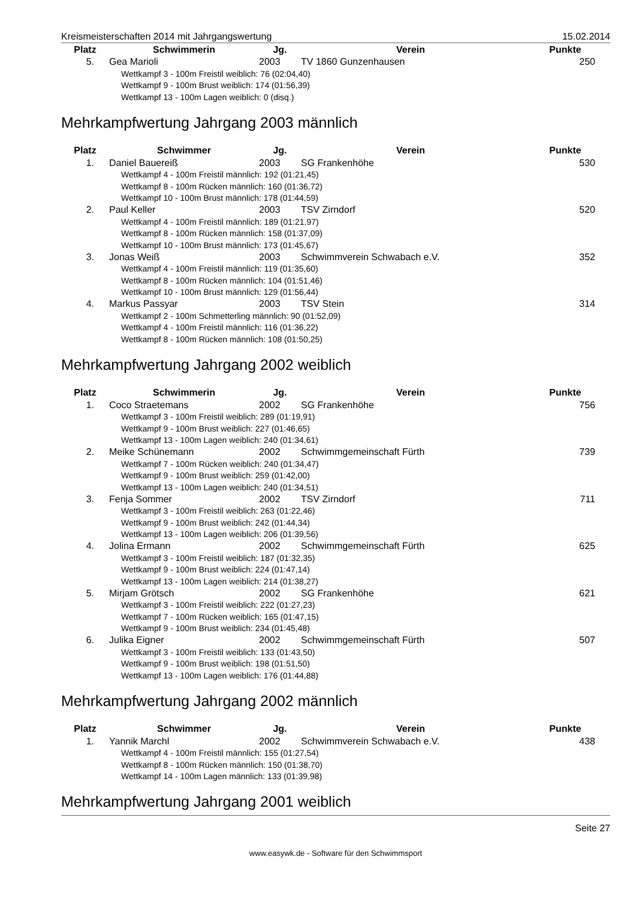Kreismeisterschaften 2014 mit Jahrgangswertung 15.02.2014
| Platz | Schwimmerin | Jg. | Verein | Punkte |
| --- | --- | --- | --- | --- |
| 5. | Gea Marioli | 2003 | TV 1860 Gunzenhausen | 250 |
| Wettkampf 3 - 100m Freistil weiblich: 76 (02:04,40) | | | | |
| Wettkampf 9 - 100m Brust weiblich: 174 (01:56,39) | | | | |
| Wettkampf 13 - 100m Lagen weiblich: 0 (disq.) | | | | |
Mehrkampfwertung Jahrgang 2003 männlich
| Platz | Schwimmer | Jg. | Verein | Punkte |
| --- | --- | --- | --- | --- |
| 1. | Daniel Bauereiß | 2003 | SG Frankenhöhe | 530 |
| Wettkampf 4 - 100m Freistil männlich: 192 (01:21,45) | | | | |
| Wettkampf 8 - 100m Rücken männlich: 160 (01:36,72) | | | | |
| Wettkampf 10 - 100m Brust männlich: 178 (01:44,59) | | | | |
| 2. | Paul Keller | 2003 | TSV Zirndorf | 520 |
| Wettkampf 4 - 100m Freistil männlich: 189 (01:21,97) | | | | |
| Wettkampf 8 - 100m Rücken männlich: 158 (01:37,09) | | | | |
| Wettkampf 10 - 100m Brust männlich: 173 (01:45,67) | | | | |
| 3. | Jonas Weiß | 2003 | Schwimmverein Schwabach e.V. | 352 |
| Wettkampf 4 - 100m Freistil männlich: 119 (01:35,60) | | | | |
| Wettkampf 8 - 100m Rücken männlich: 104 (01:51,46) | | | | |
| Wettkampf 10 - 100m Brust männlich: 129 (01:56,44) | | | | |
| 4. | Markus Passyar | 2003 | TSV Stein | 314 |
| Wettkampf 2 - 100m Schmetterling männlich: 90 (01:52,09) | | | | |
| Wettkampf 4 - 100m Freistil männlich: 116 (01:36,22) | | | | |
| Wettkampf 8 - 100m Rücken männlich: 108 (01:50,25) | | | | |
Mehrkampfwertung Jahrgang 2002 weiblich
| Platz | Schwimmerin | Jg. | Verein | Punkte |
| --- | --- | --- | --- | --- |
| 1. | Coco Straetemans | 2002 | SG Frankenhöhe | 756 |
| Wettkampf 3 - 100m Freistil weiblich: 289 (01:19,91) | | | | |
| Wettkampf 9 - 100m Brust weiblich: 227 (01:46,65) | | | | |
| Wettkampf 13 - 100m Lagen weiblich: 240 (01:34,61) | | | | |
| 2. | Meike Schünemann | 2002 | Schwimmgemeinschaft Fürth | 739 |
| Wettkampf 7 - 100m Rücken weiblich: 240 (01:34,47) | | | | |
| Wettkampf 9 - 100m Brust weiblich: 259 (01:42,00) | | | | |
| Wettkampf 13 - 100m Lagen weiblich: 240 (01:34,51) | | | | |
| 3. | Fenja Sommer | 2002 | TSV Zirndorf | 711 |
| Wettkampf 3 - 100m Freistil weiblich: 263 (01:22,46) | | | | |
| Wettkampf 9 - 100m Brust weiblich: 242 (01:44,34) | | | | |
| Wettkampf 13 - 100m Lagen weiblich: 206 (01:39,56) | | | | |
| 4. | Jolina Ermann | 2002 | Schwimmgemeinschaft Fürth | 625 |
| Wettkampf 3 - 100m Freistil weiblich: 187 (01:32,35) | | | | |
| Wettkampf 9 - 100m Brust weiblich: 224 (01:47,14) | | | | |
| Wettkampf 13 - 100m Lagen weiblich: 214 (01:38,27) | | | | |
| 5. | Mirjam Grötsch | 2002 | SG Frankenhöhe | 621 |
| Wettkampf 3 - 100m Freistil weiblich: 222 (01:27,23) | | | | |
| Wettkampf 7 - 100m Rücken weiblich: 165 (01:47,15) | | | | |
| Wettkampf 9 - 100m Brust weiblich: 234 (01:45,48) | | | | |
| 6. | Julika Eigner | 2002 | Schwimmgemeinschaft Fürth | 507 |
| Wettkampf 3 - 100m Freistil weiblich: 133 (01:43,50) | | | | |
| Wettkampf 9 - 100m Brust weiblich: 198 (01:51,50) | | | | |
| Wettkampf 13 - 100m Lagen weiblich: 176 (01:44,88) | | | | |
Mehrkampfwertung Jahrgang 2002 männlich
| Platz | Schwimmer | Jg. | Verein | Punkte |
| --- | --- | --- | --- | --- |
| 1. | Yannik Marchl | 2002 | Schwimmverein Schwabach e.V. | 438 |
| Wettkampf 4 - 100m Freistil männlich: 155 (01:27,54) | | | | |
| Wettkampf 8 - 100m Rücken männlich: 150 (01:38,70) | | | | |
| Wettkampf 14 - 100m Lagen männlich: 133 (01:39,98) | | | | |
Mehrkampfwertung Jahrgang 2001 weiblich
Seite 27
www.easywk.de - Software für den Schwimmsport